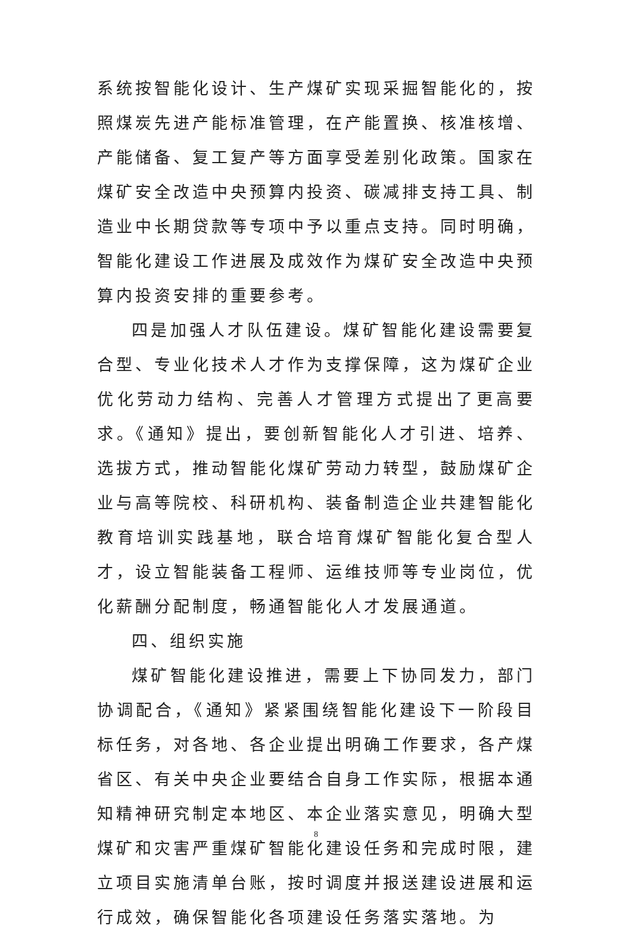系统按智能化设计、生产煤矿实现采掘智能化的，按照煤炭先进产能标准管理，在产能置换、核准核增、产能储备、复工复产等方面享受差别化政策。国家在煤矿安全改造中央预算内投资、碳减排支持工具、制造业中长期贷款等专项中予以重点支持。同时明确，智能化建设工作进展及成效作为煤矿安全改造中央预算内投资安排的重要参考。
四是加强人才队伍建设。煤矿智能化建设需要复合型、专业化技术人才作为支撑保障，这为煤矿企业优化劳动力结构、完善人才管理方式提出了更高要求。《通知》提出，要创新智能化人才引进、培养、选拔方式，推动智能化煤矿劳动力转型，鼓励煤矿企业与高等院校、科研机构、装备制造企业共建智能化教育培训实践基地，联合培育煤矿智能化复合型人才，设立智能装备工程师、运维技师等专业岗位，优化薪酬分配制度，畅通智能化人才发展通道。
四、组织实施
煤矿智能化建设推进，需要上下协同发力，部门协调配合，《通知》紧紧围绕智能化建设下一阶段目标任务，对各地、各企业提出明确工作要求，各产煤省区、有关中央企业要结合自身工作实际，根据本通知精神研究制定本地区、本企业落实意见，明确大型煤矿和灾害严重煤矿智能化建设任务和完成时限，建立项目实施清单台账，按时调度并报送建设进展和运行成效，确保智能化各项建设任务落实落地。为
8